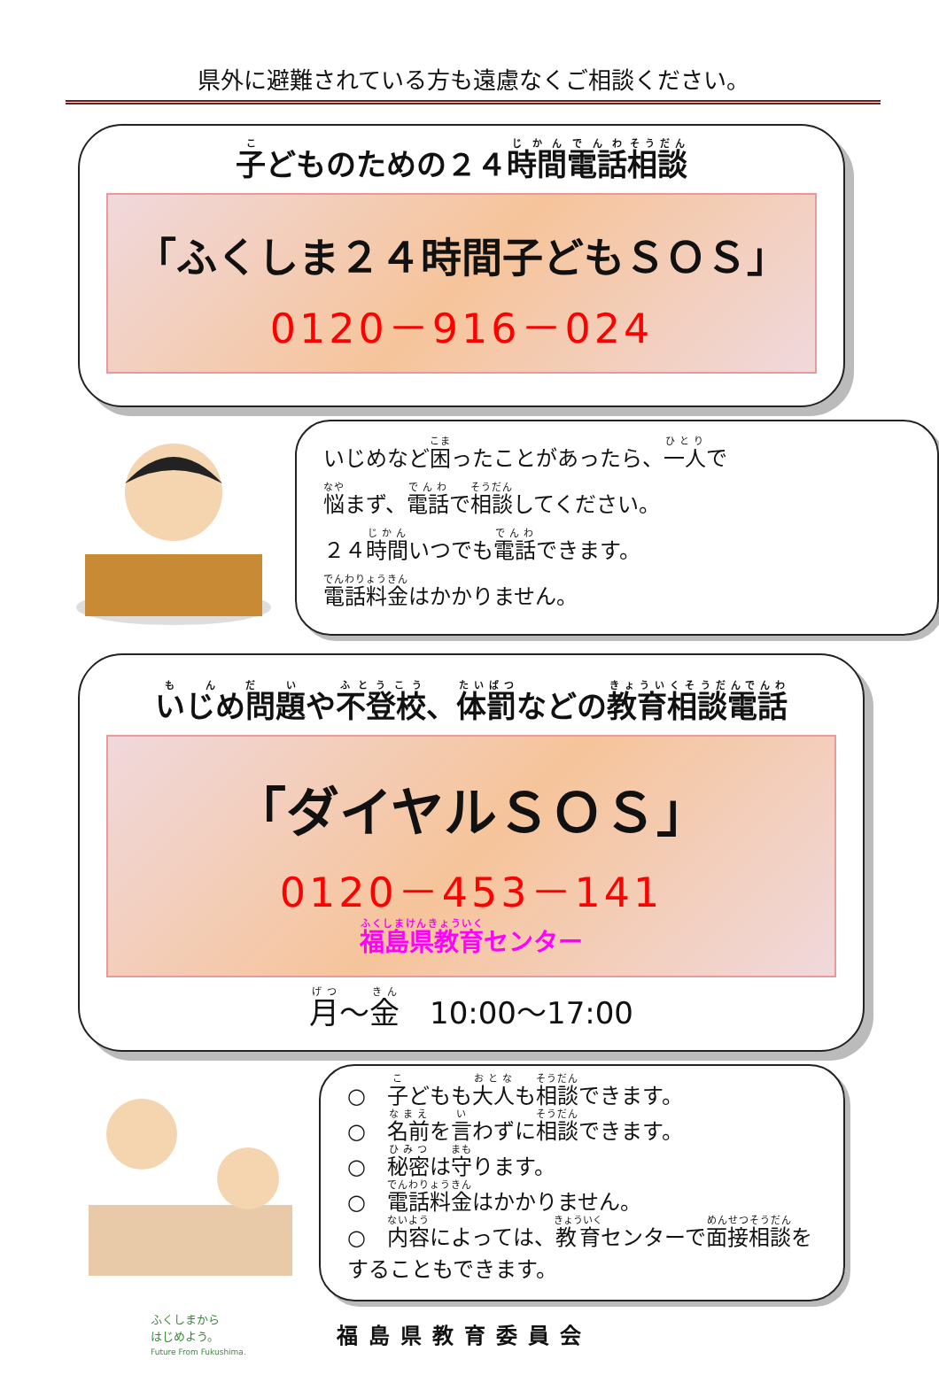県外に避難されている方も遠慮なくご相談ください。
子どものための２４時間電話相談
「ふくしま２４時間子どもＳＯＳ」
0120－916－024
いじめなど困ったことがあったら、一人で
悩まず、電話で相談してください。
２４時間いつでも電話できます。
電話料金はかかりません。
いじめ問題や不登校、体罰などの教育相談電話
「ダイヤルＳＯＳ」
0120－453－141
福島県教育センター
月～金　10:00～17:00
○　子どもも大人も相談できます。
○　名前を言わずに相談できます。
○　秘密は守ります。
○　電話料金はかかりません。
○　内容によっては、教育センターで面接相談をすることもできます。
ふくしまから
はじめよう。
Future From Fukushima.
福島県教育委員会